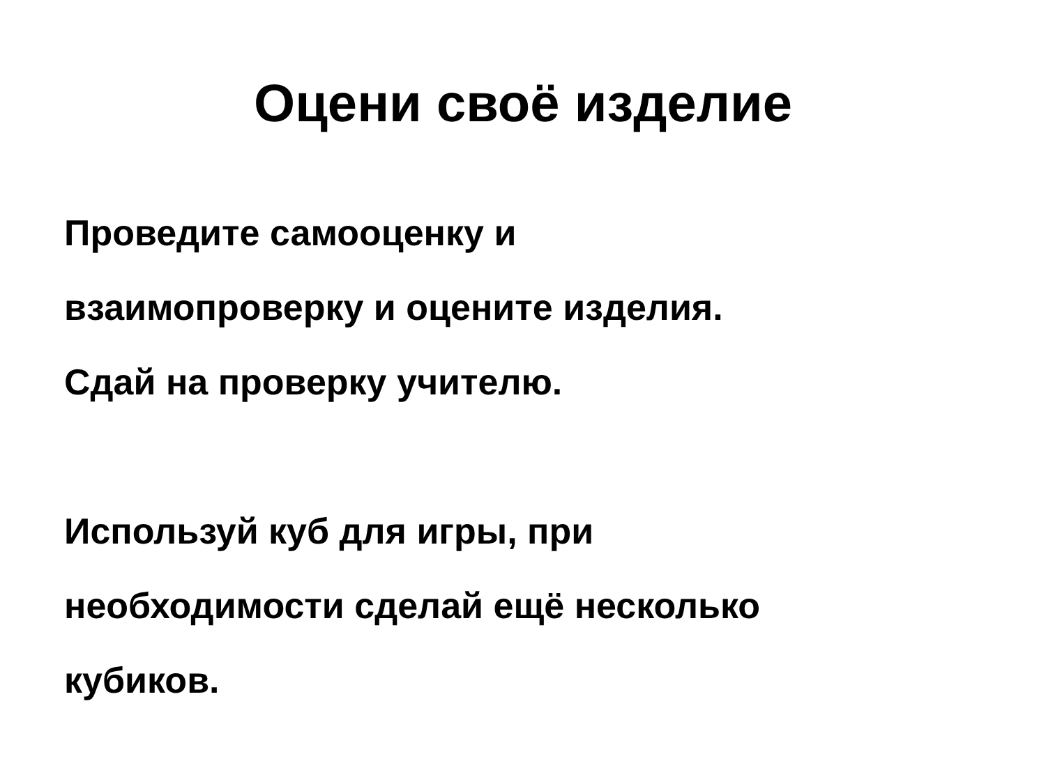Оцени своё изделие
Проведите самооценку и взаимопроверку и оцените изделия. Сдай на проверку учителю.
Используй куб для игры, при необходимости сделай ещё несколько кубиков.